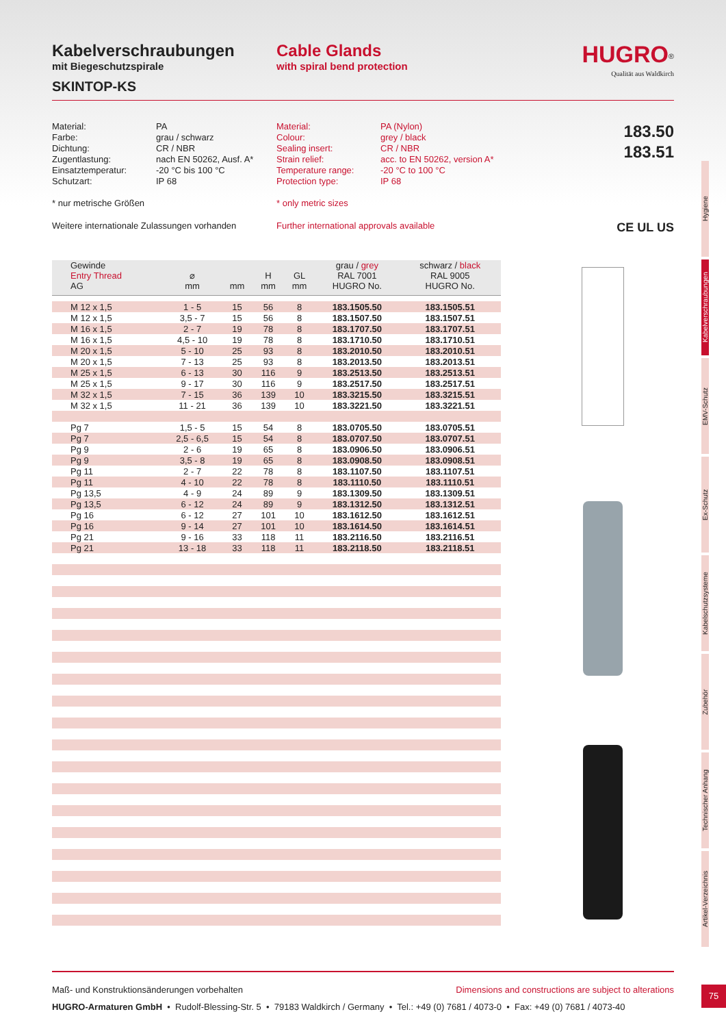Kabelverschraubungen
mit Biegeschutzspirale
SKINTOP-KS
Cable Glands
with spiral bend protection
HUGRO<sup>®</sup>
Qualität aus Waldkirch
Material:
Farbe:
Dichtung:
Zugentlastung:
Einsatztemperatur:
Schutzart:
PA
grau / schwarz
CR / NBR
nach EN 50262, Ausf. A*
-20 °C bis 100 °C
IP 68
Material:
Colour:
Sealing insert:
Strain relief:
Temperature range:
Protection type:
PA (Nylon)
grey / black
CR / NBR
acc. to EN 50262, version A*
-20 °C to 100 °C
IP 68
183.50
183.51
* nur metrische Größen * only metric sizes
Weitere internationale Zulassungen vorhanden
Further international approvals available
CE UL US
| Gewinde Entry Thread AG | ⌀ mm | mm | H mm | GL mm | grau / grey RAL 7001 HUGRO No. | schwarz / black RAL 9005 HUGRO No. |
| --- | --- | --- | --- | --- | --- | --- |
| M 12 x 1,5 | 1 - 5 | 15 | 56 | 8 | 183.1505.50 | 183.1505.51 |
| M 12 x 1,5 | 3,5 - 7 | 15 | 56 | 8 | 183.1507.50 | 183.1507.51 |
| M 16 x 1,5 | 2 - 7 | 19 | 78 | 8 | 183.1707.50 | 183.1707.51 |
| M 16 x 1,5 | 4,5 - 10 | 19 | 78 | 8 | 183.1710.50 | 183.1710.51 |
| M 20 x 1,5 | 5 - 10 | 25 | 93 | 8 | 183.2010.50 | 183.2010.51 |
| M 20 x 1,5 | 7 - 13 | 25 | 93 | 8 | 183.2013.50 | 183.2013.51 |
| M 25 x 1,5 | 6 - 13 | 30 | 116 | 9 | 183.2513.50 | 183.2513.51 |
| M 25 x 1,5 | 9 - 17 | 30 | 116 | 9 | 183.2517.50 | 183.2517.51 |
| M 32 x 1,5 | 7 - 15 | 36 | 139 | 10 | 183.3215.50 | 183.3215.51 |
| M 32 x 1,5 | 11 - 21 | 36 | 139 | 10 | 183.3221.50 | 183.3221.51 |
| Pg 7 | 1,5 - 5 | 15 | 54 | 8 | 183.0705.50 | 183.0705.51 |
| Pg 7 | 2,5 - 6,5 | 15 | 54 | 8 | 183.0707.50 | 183.0707.51 |
| Pg 9 | 2 - 6 | 19 | 65 | 8 | 183.0906.50 | 183.0906.51 |
| Pg 9 | 3,5 - 8 | 19 | 65 | 8 | 183.0908.50 | 183.0908.51 |
| Pg 11 | 2 - 7 | 22 | 78 | 8 | 183.1107.50 | 183.1107.51 |
| Pg 11 | 4 - 10 | 22 | 78 | 8 | 183.1110.50 | 183.1110.51 |
| Pg 13,5 | 4 - 9 | 24 | 89 | 9 | 183.1309.50 | 183.1309.51 |
| Pg 13,5 | 6 - 12 | 24 | 89 | 9 | 183.1312.50 | 183.1312.51 |
| Pg 16 | 6 - 12 | 27 | 101 | 10 | 183.1612.50 | 183.1612.51 |
| Pg 16 | 9 - 14 | 27 | 101 | 10 | 183.1614.50 | 183.1614.51 |
| Pg 21 | 9 - 16 | 33 | 118 | 11 | 183.2116.50 | 183.2116.51 |
| Pg 21 | 13 - 18 | 33 | 118 | 11 | 183.2118.50 | 183.2118.51 |
Hygiene
Kabelverschraubungen
EMV-Schutz
Ex-Schutz
Kabelschutzsysteme
Zubehör
Technischer Anhang
Artikel-Verzeichnis
Maß- und Konstruktionsänderungen vorbehalten Dimensions and constructions are subject to alterations
HUGRO-Armaturen GmbH • Rudolf-Blessing-Str. 5 • 79183 Waldkirch / Germany • Tel.: +49 (0) 7681 / 4073-0 • Fax: +49 (0) 7681 / 4073-40
75